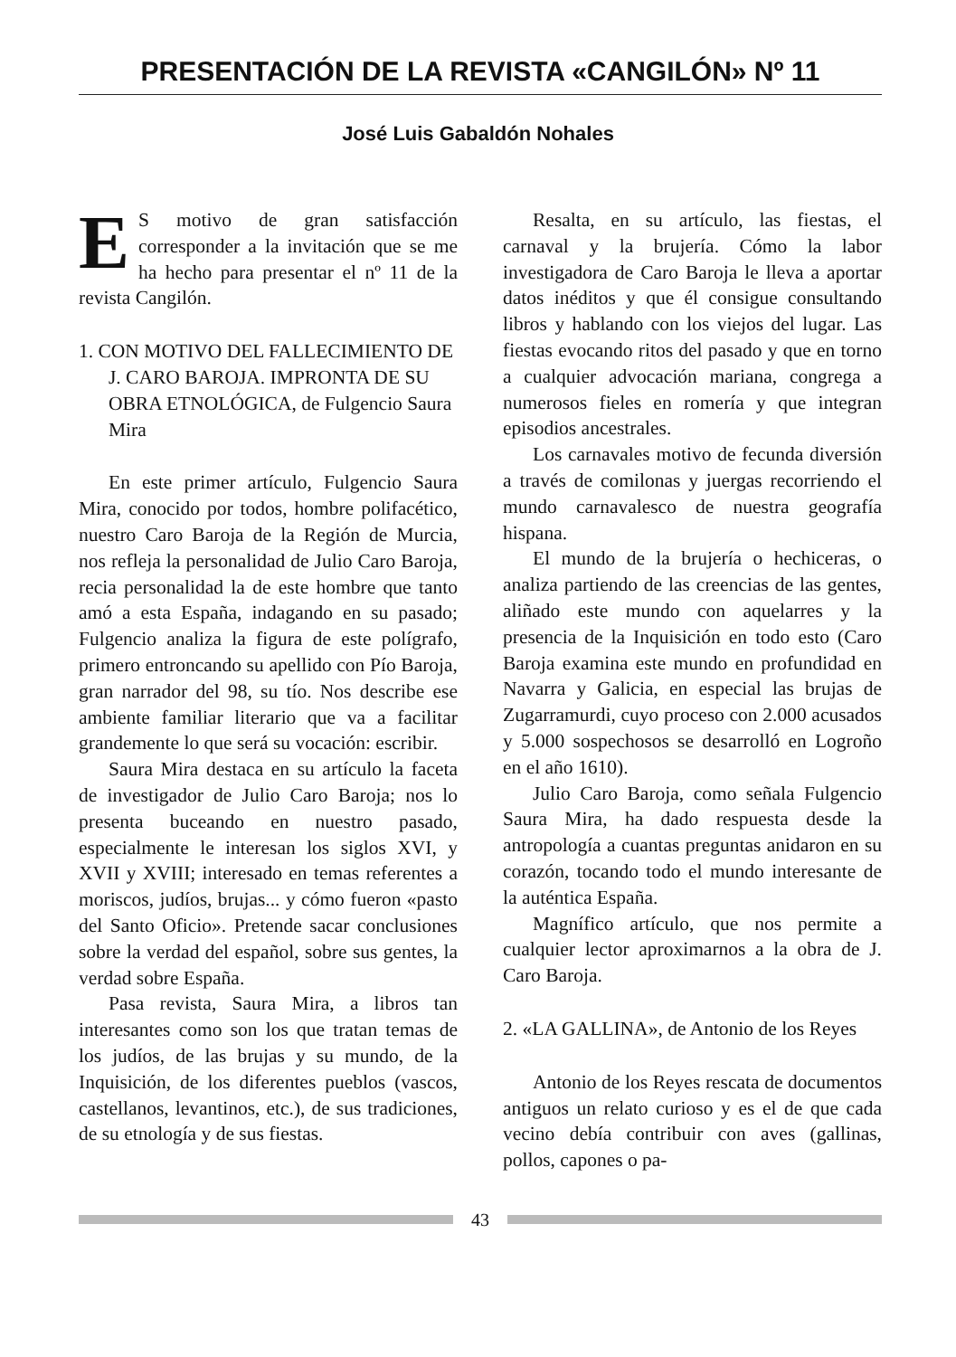PRESENTACIÓN DE LA REVISTA «CANGILÓN» Nº 11
José Luis Gabaldón Nohales
ES motivo de gran satisfacción corresponder a la invitación que se me ha hecho para presentar el nº 11 de la revista Cangilón.
1. CON MOTIVO DEL FALLECIMIENTO DE J. CARO BAROJA. IMPRONTA DE SU OBRA ETNOLÓGICA, de Fulgencio Saura Mira
En este primer artículo, Fulgencio Saura Mira, conocido por todos, hombre polifacético, nuestro Caro Baroja de la Región de Murcia, nos refleja la personalidad de Julio Caro Baroja, recia personalidad la de este hombre que tanto amó a esta España, indagando en su pasado; Fulgencio analiza la figura de este polígrafo, primero entroncando su apellido con Pío Baroja, gran narrador del 98, su tío. Nos describe ese ambiente familiar literario que va a facilitar grandemente lo que será su vocación: escribir.
Saura Mira destaca en su artículo la faceta de investigador de Julio Caro Baroja; nos lo presenta buceando en nuestro pasado, especialmente le interesan los siglos XVI, y XVII y XVIII; interesado en temas referentes a moriscos, judíos, brujas... y cómo fueron «pasto del Santo Oficio». Pretende sacar conclusiones sobre la verdad del español, sobre sus gentes, la verdad sobre España.
Pasa revista, Saura Mira, a libros tan interesantes como son los que tratan temas de los judíos, de las brujas y su mundo, de la Inquisición, de los diferentes pueblos (vascos, castellanos, levantinos, etc.), de sus tradiciones, de su etnología y de sus fiestas.
Resalta, en su artículo, las fiestas, el carnaval y la brujería. Cómo la labor investigadora de Caro Baroja le lleva a aportar datos inéditos y que él consigue consultando libros y hablando con los viejos del lugar. Las fiestas evocando ritos del pasado y que en torno a cualquier advocación mariana, congrega a numerosos fieles en romería y que integran episodios ancestrales.
Los carnavales motivo de fecunda diversión a través de comilonas y juergas recorriendo el mundo carnavalesco de nuestra geografía hispana.
El mundo de la brujería o hechiceras, o analiza partiendo de las creencias de las gentes, aliñado este mundo con aquelarres y la presencia de la Inquisición en todo esto (Caro Baroja examina este mundo en profundidad en Navarra y Galicia, en especial las brujas de Zugarramurdi, cuyo proceso con 2.000 acusados y 5.000 sospechosos se desarrolló en Logroño en el año 1610).
Julio Caro Baroja, como señala Fulgencio Saura Mira, ha dado respuesta desde la antropología a cuantas preguntas anidaron en su corazón, tocando todo el mundo interesante de la auténtica España.
Magnífico artículo, que nos permite a cualquier lector aproximarnos a la obra de J. Caro Baroja.
2. «LA GALLINA», de Antonio de los Reyes
Antonio de los Reyes rescata de documentos antiguos un relato curioso y es el de que cada vecino debía contribuir con aves (gallinas, pollos, capones o pa-
43